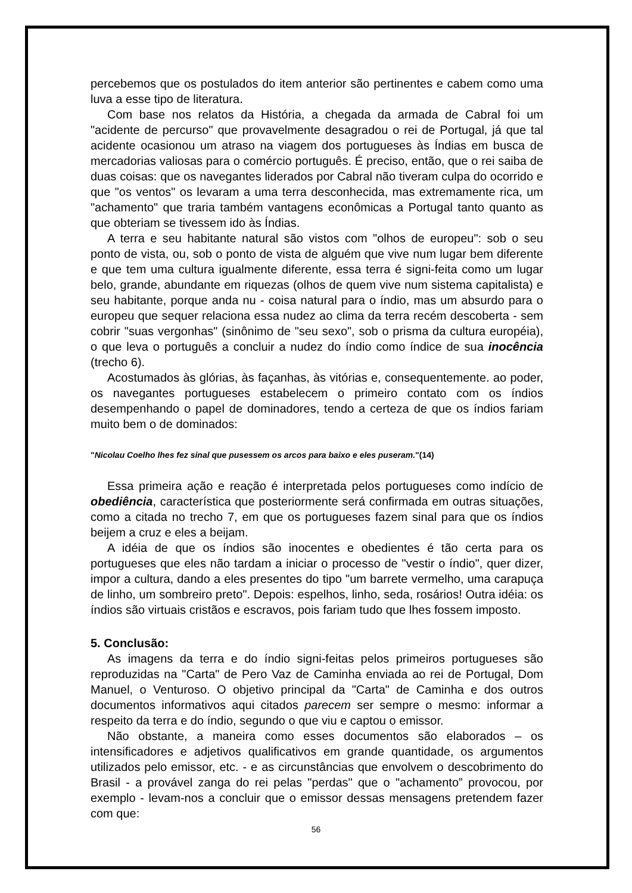percebemos que os postulados do item anterior são pertinentes e cabem como uma luva a esse tipo de literatura.
Com base nos relatos da História, a chegada da armada de Cabral foi um "acidente de percurso" que provavelmente desagradou o rei de Portugal, já que tal acidente ocasionou um atraso na viagem dos portugueses às Índias em busca de mercadorias valiosas para o comércio português. É preciso, então, que o rei saiba de duas coisas: que os navegantes liderados por Cabral não tiveram culpa do ocorrido e que "os ventos" os levaram a uma terra desconhecida, mas extremamente rica, um "achamento" que traria também vantagens econômicas a Portugal tanto quanto as que obteriam se tivessem ido às Índias.
A terra e seu habitante natural são vistos com "olhos de europeu": sob o seu ponto de vista, ou, sob o ponto de vista de alguém que vive num lugar bem diferente e que tem uma cultura igualmente diferente, essa terra é signi-feita como um lugar belo, grande, abundante em riquezas (olhos de quem vive num sistema capitalista) e seu habitante, porque anda nu - coisa natural para o índio, mas um absurdo para o europeu que sequer relaciona essa nudez ao clima da terra recém descoberta - sem cobrir "suas vergonhas" (sinônimo de "seu sexo", sob o prisma da cultura européia), o que leva o português a concluir a nudez do índio como índice de sua inocência (trecho 6).
Acostumados às glórias, às façanhas, às vitórias e, consequentemente. ao poder, os navegantes portugueses estabelecem o primeiro contato com os índios desempenhando o papel de dominadores, tendo a certeza de que os índios fariam muito bem o de dominados:
"Nicolau Coelho lhes fez sinal que pusessem os arcos para baixo e eles puseram."(14)
Essa primeira ação e reação é interpretada pelos portugueses como indício de obediência, característica que posteriormente será confirmada em outras situações, como a citada no trecho 7, em que os portugueses fazem sinal para que os índios beijem a cruz e eles a beijam.
A idéia de que os índios são inocentes e obedientes é tão certa para os portugueses que eles não tardam a iniciar o processo de "vestir o índio", quer dizer, impor a cultura, dando a eles presentes do tipo "um barrete vermelho, uma carapuça de linho, um sombreiro preto". Depois: espelhos, linho, seda, rosários! Outra idéia: os índios são virtuais cristãos e escravos, pois fariam tudo que lhes fossem imposto.
5. Conclusão:
As imagens da terra e do índio signi-feitas pelos primeiros portugueses são reproduzidas na "Carta" de Pero Vaz de Caminha enviada ao rei de Portugal, Dom Manuel, o Venturoso. O objetivo principal da "Carta" de Caminha e dos outros documentos informativos aqui citados parecem ser sempre o mesmo: informar a respeito da terra e do índio, segundo o que viu e captou o emissor.
Não obstante, a maneira como esses documentos são elaborados – os intensificadores e adjetivos qualificativos em grande quantidade, os argumentos utilizados pelo emissor, etc. - e as circunstâncias que envolvem o descobrimento do Brasil - a provável zanga do rei pelas "perdas" que o "achamento” provocou, por exemplo - levam-nos a concluir que o emissor dessas mensagens pretendem fazer com que:
56